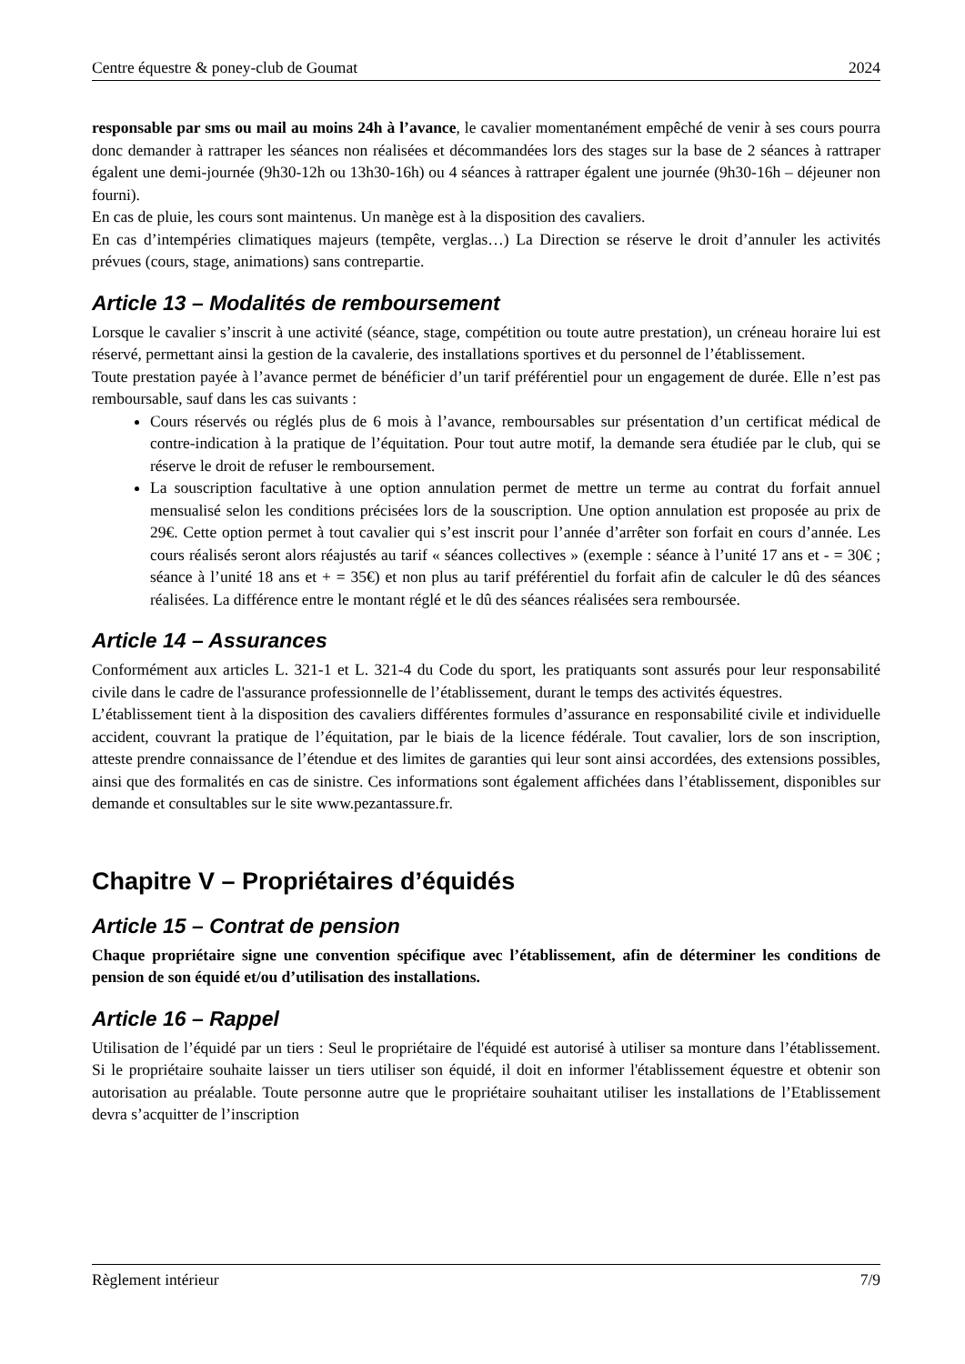Centre équestre & poney-club de Goumat 2024
responsable par sms ou mail au moins 24h à l’avance, le cavalier momentanément empêché de venir à ses cours pourra donc demander à rattraper les séances non réalisées et décommandées lors des stages sur la base de 2 séances à rattraper égalent une demi-journée (9h30-12h ou 13h30-16h) ou 4 séances à rattraper égalent une journée (9h30-16h – déjeuner non fourni).
En cas de pluie, les cours sont maintenus. Un manège est à la disposition des cavaliers.
En cas d’intempéries climatiques majeurs (tempête, verglas…) La Direction se réserve le droit d’annuler les activités prévues (cours, stage, animations) sans contrepartie.
Article 13 – Modalités de remboursement
Lorsque le cavalier s’inscrit à une activité (séance, stage, compétition ou toute autre prestation), un créneau horaire lui est réservé, permettant ainsi la gestion de la cavalerie, des installations sportives et du personnel de l’établissement.
Toute prestation payée à l’avance permet de bénéficier d’un tarif préférentiel pour un engagement de durée. Elle n’est pas remboursable, sauf dans les cas suivants :
Cours réservés ou réglés plus de 6 mois à l’avance, remboursables sur présentation d’un certificat médical de contre-indication à la pratique de l’équitation. Pour tout autre motif, la demande sera étudiée par le club, qui se réserve le droit de refuser le remboursement.
La souscription facultative à une option annulation permet de mettre un terme au contrat du forfait annuel mensualisé selon les conditions précisées lors de la souscription. Une option annulation est proposée au prix de 29€. Cette option permet à tout cavalier qui s’est inscrit pour l’année d’arrêter son forfait en cours d’année. Les cours réalisés seront alors réajustés au tarif « séances collectives » (exemple : séance à l’unité 17 ans et - = 30€ ; séance à l’unité 18 ans et + = 35€) et non plus au tarif préférentiel du forfait afin de calculer le dû des séances réalisées. La différence entre le montant réglé et le dû des séances réalisées sera remboursée.
Article 14 – Assurances
Conformément aux articles L. 321-1 et L. 321-4 du Code du sport, les pratiquants sont assurés pour leur responsabilité civile dans le cadre de l'assurance professionnelle de l’établissement, durant le temps des activités équestres.
L’établissement tient à la disposition des cavaliers différentes formules d’assurance en responsabilité civile et individuelle accident, couvrant la pratique de l’équitation, par le biais de la licence fédérale. Tout cavalier, lors de son inscription, atteste prendre connaissance de l’étendue et des limites de garanties qui leur sont ainsi accordées, des extensions possibles, ainsi que des formalités en cas de sinistre. Ces informations sont également affichées dans l’établissement, disponibles sur demande et consultables sur le site www.pezantassure.fr.
Chapitre V – Propriétaires d’équidés
Article 15 – Contrat de pension
Chaque propriétaire signe une convention spécifique avec l’établissement, afin de déterminer les conditions de pension de son équidé et/ou d’utilisation des installations.
Article 16 – Rappel
Utilisation de l’équidé par un tiers : Seul le propriétaire de l'équidé est autorisé à utiliser sa monture dans l’établissement. Si le propriétaire souhaite laisser un tiers utiliser son équidé, il doit en informer l'établissement équestre et obtenir son autorisation au préalable. Toute personne autre que le propriétaire souhaitant utiliser les installations de l’Etablissement devra s’acquitter de l’inscription
Règlement intérieur 7/9